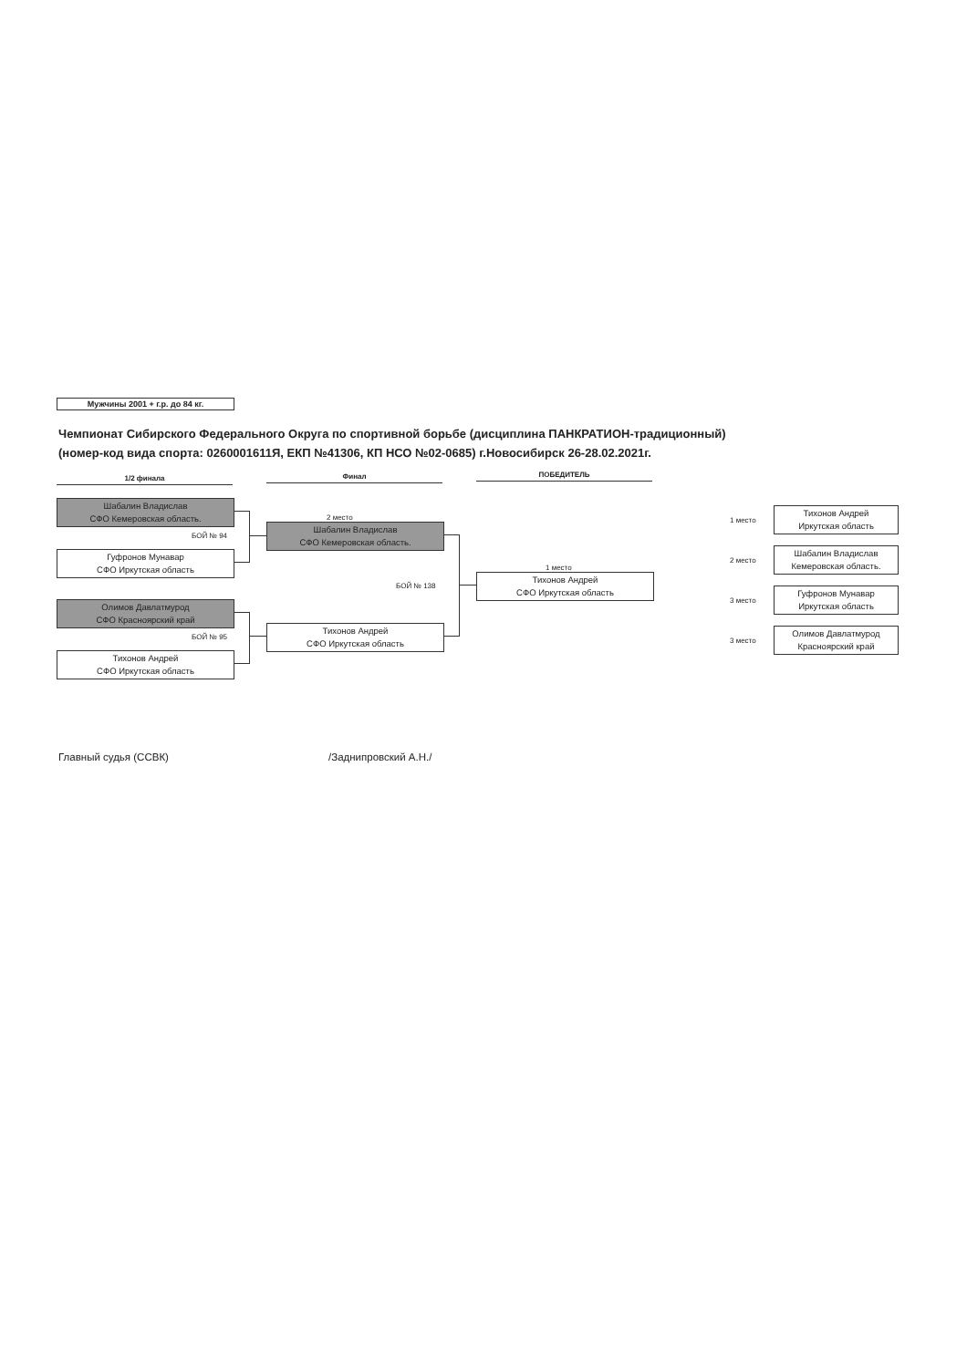Мужчины 2001 + г.р. до 84 кг.
Чемпионат Сибирского Федерального Округа по спортивной борьбе (дисциплина ПАНКРАТИОН-традиционный)
(номер-код вида спорта: 0260001611Я, ЕКП №41306, КП НСО №02-0685) г.Новосибирск 26-28.02.2021г.
1/2 финала Финал ПОБЕДИТЕЛЬ
Шабалин Владислав
СФО Кемеровская область.
БОЙ № 94
Гуфронов Мунавар
СФО Иркутская область
Олимов Давлатмурод
СФО Красноярский край
БОЙ № 95
Тихонов Андрей
СФО Иркутская область
2 место
Шабалин Владислав
СФО Кемеровская область.
БОЙ № 138
Тихонов Андрей
СФО Иркутская область
1 место
Тихонов Андрей
СФО Иркутская область
| 1 место | Тихонов Андрей Иркутская область |
| 2 место | Шабалин Владислав Кемеровская область. |
| 3 место | Гуфронов Мунавар Иркутская область |
| 3 место | Олимов Давлатмурод Красноярский край |
Главный судья (ССВК) /Заднипровский А.Н./